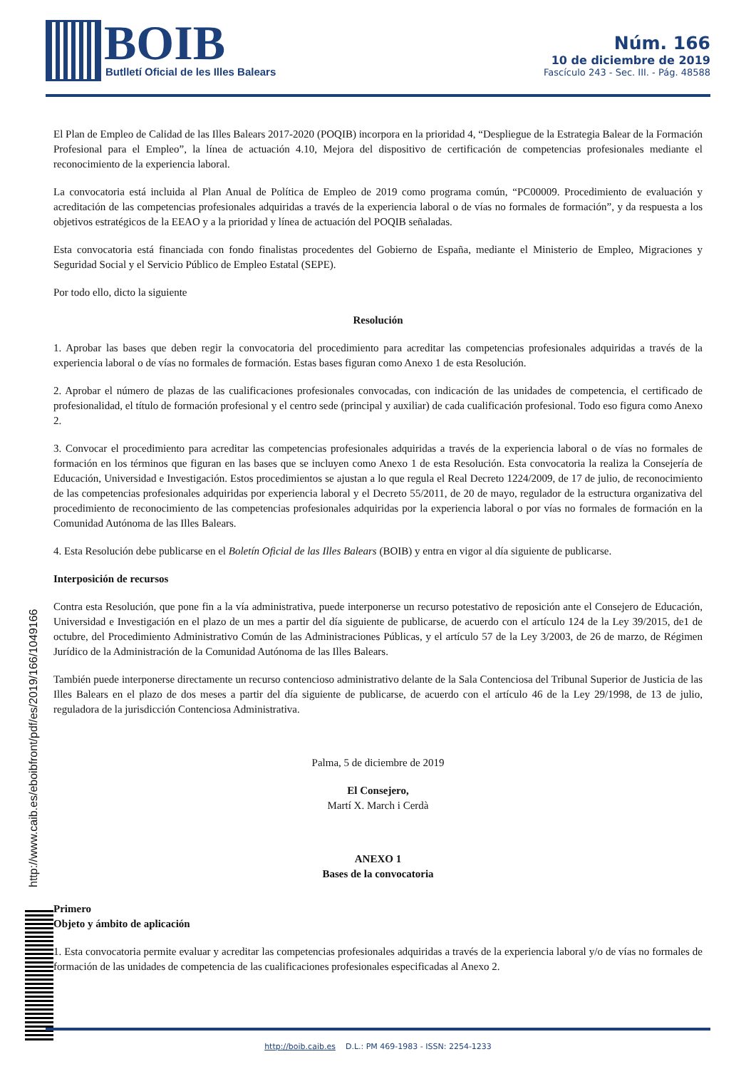BOIB
Butlletí Oficial de les Illes Balears
Núm. 166
10 de diciembre de 2019
Fascículo 243 - Sec. III. - Pág. 48588
El Plan de Empleo de Calidad de las Illes Balears 2017-2020 (POQIB) incorpora en la prioridad 4, “Despliegue de la Estrategia Balear de la Formación Profesional para el Empleo”, la línea de actuación 4.10, Mejora del dispositivo de certificación de competencias profesionales mediante el reconocimiento de la experiencia laboral.
La convocatoria está incluida al Plan Anual de Política de Empleo de 2019 como programa común, “PC00009. Procedimiento de evaluación y acreditación de las competencias profesionales adquiridas a través de la experiencia laboral o de vías no formales de formación”, y da respuesta a los objetivos estratégicos de la EEAO y a la prioridad y línea de actuación del POQIB señaladas.
Esta convocatoria está financiada con fondo finalistas procedentes del Gobierno de España, mediante el Ministerio de Empleo, Migraciones y Seguridad Social y el Servicio Público de Empleo Estatal (SEPE).
Por todo ello, dicto la siguiente
Resolución
1. Aprobar las bases que deben regir la convocatoria del procedimiento para acreditar las competencias profesionales adquiridas a través de la experiencia laboral o de vías no formales de formación. Estas bases figuran como Anexo 1 de esta Resolución.
2. Aprobar el número de plazas de las cualificaciones profesionales convocadas, con indicación de las unidades de competencia, el certificado de profesionalidad, el título de formación profesional y el centro sede (principal y auxiliar) de cada cualificación profesional. Todo eso figura como Anexo 2.
3. Convocar el procedimiento para acreditar las competencias profesionales adquiridas a través de la experiencia laboral o de vías no formales de formación en los términos que figuran en las bases que se incluyen como Anexo 1 de esta Resolución. Esta convocatoria la realiza la Consejería de Educación, Universidad e Investigación. Estos procedimientos se ajustan a lo que regula el Real Decreto 1224/2009, de 17 de julio, de reconocimiento de las competencias profesionales adquiridas por experiencia laboral y el Decreto 55/2011, de 20 de mayo, regulador de la estructura organizativa del procedimiento de reconocimiento de las competencias profesionales adquiridas por la experiencia laboral o por vías no formales de formación en la Comunidad Autónoma de las Illes Balears.
4. Esta Resolución debe publicarse en el Boletín Oficial de las Illes Balears (BOIB) y entra en vigor al día siguiente de publicarse.
Interposición de recursos
Contra esta Resolución, que pone fin a la vía administrativa, puede interponerse un recurso potestativo de reposición ante el Consejero de Educación, Universidad e Investigación en el plazo de un mes a partir del día siguiente de publicarse, de acuerdo con el artículo 124 de la Ley 39/2015, de1 de octubre, del Procedimiento Administrativo Común de las Administraciones Públicas, y el artículo 57 de la Ley 3/2003, de 26 de marzo, de Régimen Jurídico de la Administración de la Comunidad Autónoma de las Illes Balears.
También puede interponerse directamente un recurso contencioso administrativo delante de la Sala Contenciosa del Tribunal Superior de Justicia de las Illes Balears en el plazo de dos meses a partir del día siguiente de publicarse, de acuerdo con el artículo 46 de la Ley 29/1998, de 13 de julio, reguladora de la jurisdicción Contenciosa Administrativa.
Palma, 5 de diciembre de 2019
El Consejero,
Martí X. March i Cerdà
ANEXO 1
Bases de la convocatoria
Primero
Objeto y ámbito de aplicación
1. Esta convocatoria permite evaluar y acreditar las competencias profesionales adquiridas a través de la experiencia laboral y/o de vías no formales de formación de las unidades de competencia de las cualificaciones profesionales especificadas al Anexo 2.
http://www.caib.es/eboibfront/pdf/es/2019/166/1049166
http://boib.caib.es D.L.: PM 469-1983 - ISSN: 2254-1233